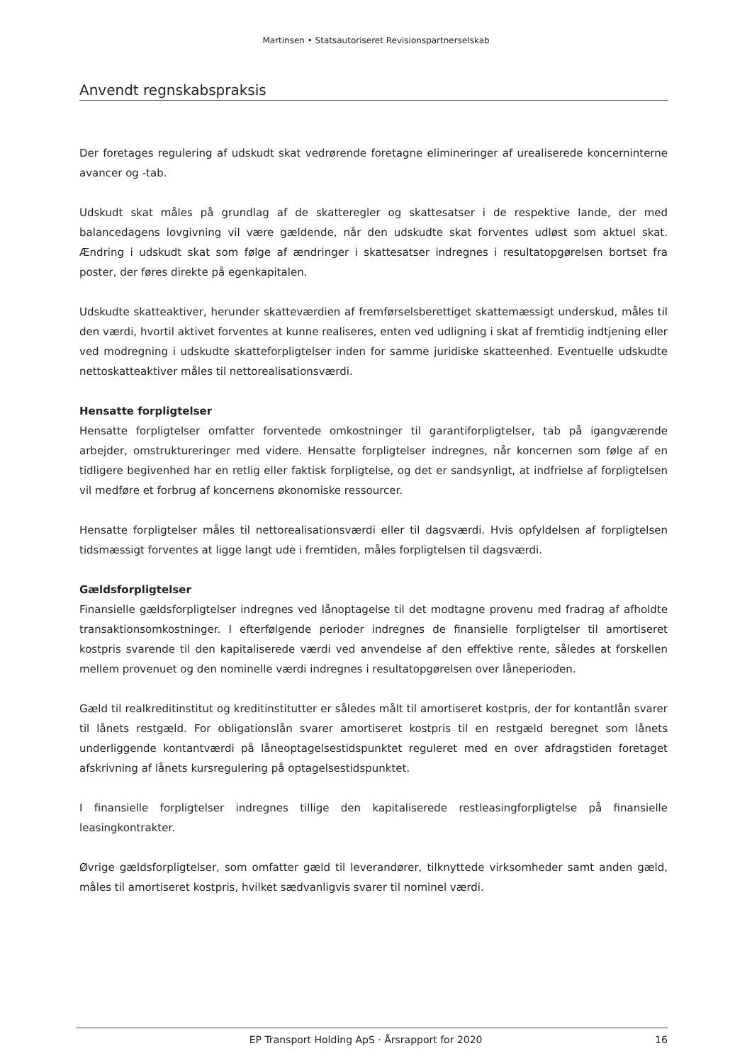Martinsen • Statsautoriseret Revisionspartnerselskab
Anvendt regnskabspraksis
Der foretages regulering af udskudt skat vedrørende foretagne elimineringer af urealiserede koncerninterne avancer og -tab.
Udskudt skat måles på grundlag af de skatteregler og skattesatser i de respektive lande, der med balancedagens lovgivning vil være gældende, når den udskudte skat forventes udløst som aktuel skat. Ændring i udskudt skat som følge af ændringer i skattesatser indregnes i resultatopgørelsen bortset fra poster, der føres direkte på egenkapitalen.
Udskudte skatteaktiver, herunder skatteværdien af fremførselsberettiget skattemæssigt underskud, måles til den værdi, hvortil aktivet forventes at kunne realiseres, enten ved udligning i skat af fremtidig indtjening eller ved modregning i udskudte skatteforpligtelser inden for samme juridiske skatteenhed. Eventuelle udskudte nettoskatteaktiver måles til nettorealisationsværdi.
Hensatte forpligtelser
Hensatte forpligtelser omfatter forventede omkostninger til garantiforpligtelser, tab på igangværende arbejder, omstruktureringer med videre. Hensatte forpligtelser indregnes, når koncernen som følge af en tidligere begivenhed har en retlig eller faktisk forpligtelse, og det er sandsynligt, at indfrielse af forpligtelsen vil medføre et forbrug af koncernens økonomiske ressourcer.
Hensatte forpligtelser måles til nettorealisationsværdi eller til dagsværdi. Hvis opfyldelsen af forpligtelsen tidsmæssigt forventes at ligge langt ude i fremtiden, måles forpligtelsen til dagsværdi.
Gældsforpligtelser
Finansielle gældsforpligtelser indregnes ved lånoptagelse til det modtagne provenu med fradrag af afholdte transaktionsomkostninger. I efterfølgende perioder indregnes de finansielle forpligtelser til amortiseret kostpris svarende til den kapitaliserede værdi ved anvendelse af den effektive rente, således at forskellen mellem provenuet og den nominelle værdi indregnes i resultatopgørelsen over låneperioden.
Gæld til realkreditinstitut og kreditinstitutter er således målt til amortiseret kostpris, der for kontantlån svarer til lånets restgæld. For obligationslån svarer amortiseret kostpris til en restgæld beregnet som lånets underliggende kontantværdi på låneoptagelsestidspunktet reguleret med en over afdragstiden foretaget afskrivning af lånets kursregulering på optagelsestidspunktet.
I finansielle forpligtelser indregnes tillige den kapitaliserede restleasingforpligtelse på finansielle leasingkontrakter.
Øvrige gældsforpligtelser, som omfatter gæld til leverandører, tilknyttede virksomheder samt anden gæld, måles til amortiseret kostpris, hvilket sædvanligvis svarer til nominel værdi.
EP Transport Holding ApS · Årsrapport for 2020 16